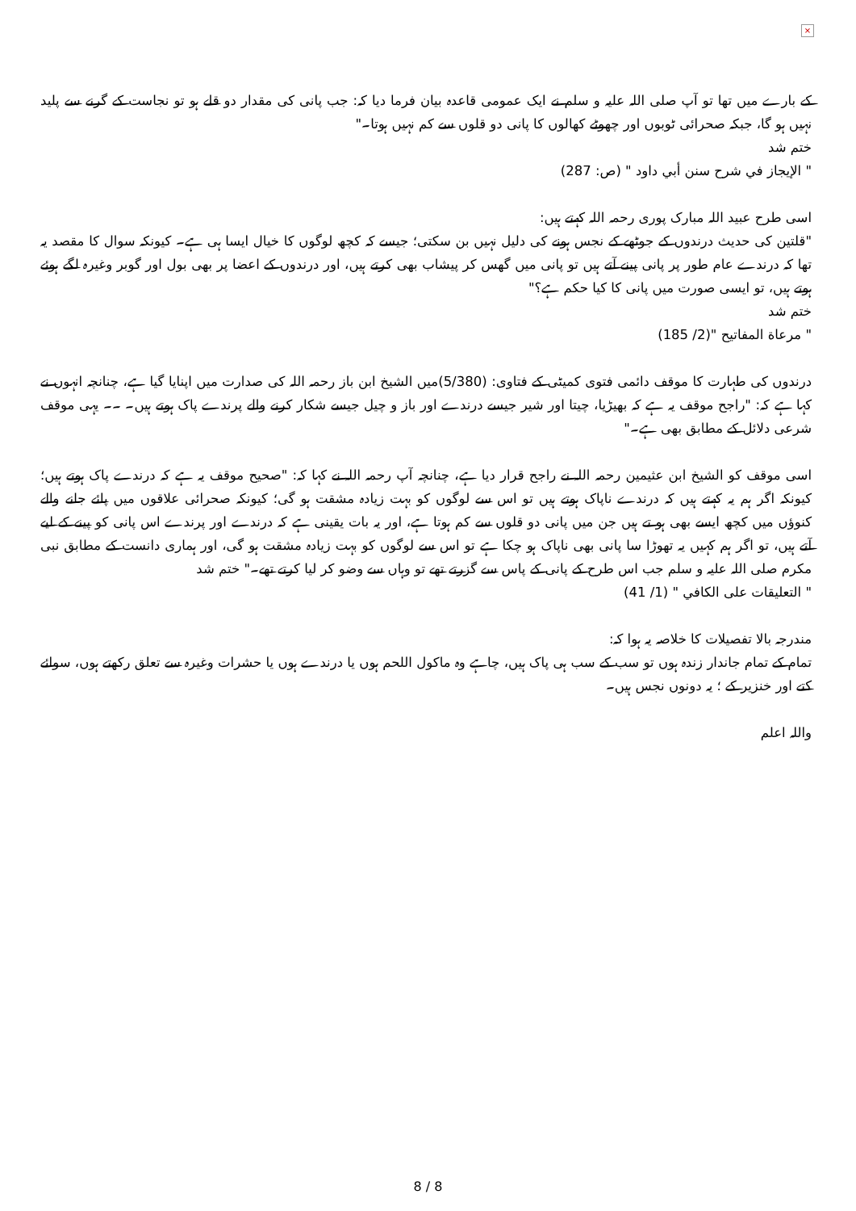×
کے بارے میں تھا تو آپ صلی اللہ علیہ و سلم نے ایک عمومی قاعدہ بیان فرما دیا کہ: جب پانی کی مقدار دو قلے ہو تو نجاست کے گرنے سے پلید نہیں ہو گا، جبکہ صحرائی ٹوبوں اور چھوٹے کھالوں کا پانی دو قلوں سے کم نہیں ہوتا۔"
ختم شد
" الإيجاز في شرح سنن أبي داود " (ص: 287)
اسی طرح عبید اللہ مبارک پوری رحمہ اللہ کہتے ہیں:
"قلتین کی حدیث درندوں کے جوٹھے کے نجس ہونے کی دلیل نہیں بن سکتی؛ جیسے کہ کچھ لوگوں کا خیال ایسا ہی ہے۔ کیونکہ سوال کا مقصد یہ تھا کہ درندے عام طور پر پانی پینے آتے ہیں تو پانی میں گھس کر پیشاب بھی کرتے ہیں، اور درندوں کے اعضا پر بھی بول اور گوبر وغیرہ لگے ہوئے ہوتے ہیں، تو ایسی صورت میں پانی کا کیا حکم ہے؟"
ختم شد
" مرعاة المفاتيح "(2/ 185)
درندوں کی طہارت کا موقف دائمی فتوی کمیٹی کے فتاوی: (5/380)میں الشیخ ابن باز رحمہ اللہ کی صدارت میں اپنایا گیا ہے، چنانچہ انہوں نے کہا ہے کہ: "راجح موقف یہ ہے کہ بھیڑیا، چیتا اور شیر جیسے درندے اور باز و چیل جیسے شکار کرنے والے پرندے پاک ہوتے ہیں۔ ۔۔ یہی موقف شرعی دلائل کے مطابق بھی ہے۔"
اسی موقف کو الشیخ ابن عثیمین رحمہ اللہ نے راجح قرار دیا ہے، چنانچہ آپ رحمہ اللہ نے کہا کہ: "صحیح موقف یہ ہے کہ درندے پاک ہوتے ہیں؛ کیونکہ اگر ہم یہ کہتے ہیں کہ درندے ناپاک ہوتے ہیں تو اس سے لوگوں کو بہت زیادہ مشقت ہو گی؛ کیونکہ صحرائی علاقوں میں پائے جانے والے کنوؤں میں کچھ ایسے بھی ہو تے ہیں جن میں پانی دو قلوں سے کم ہوتا ہے، اور یہ بات یقینی ہے کہ درندے اور پرندے اس پانی کو پینے کے لیے آتے ہیں، تو اگر ہم کہیں یہ تھوڑا سا پانی بھی ناپاک ہو چکا ہے تو اس سے لوگوں کو بہت زیادہ مشقت ہو گی، اور ہماری دانست کے مطابق نبی مکرم صلی اللہ علیہ و سلم جب اس طرح کے پانی کے پاس سے گزرتے تھے تو وہاں سے وضو کر لیا کرتے تھے۔" ختم شد
" التعليقات على الكافي " (1/ 41)
مندرجہ بالا تفصیلات کا خلاصہ یہ ہوا کہ:
تمام کے تمام جاندار زندہ ہوں تو سب کے سب ہی پاک ہیں، چاہے وہ ماکول اللحم ہوں یا درندے ہوں یا حشرات وغیرہ سے تعلق رکھتے ہوں، سوائے کتے اور خنزیر کے ؛ یہ دونوں نجس ہیں۔
واللہ اعلم
8 / 8